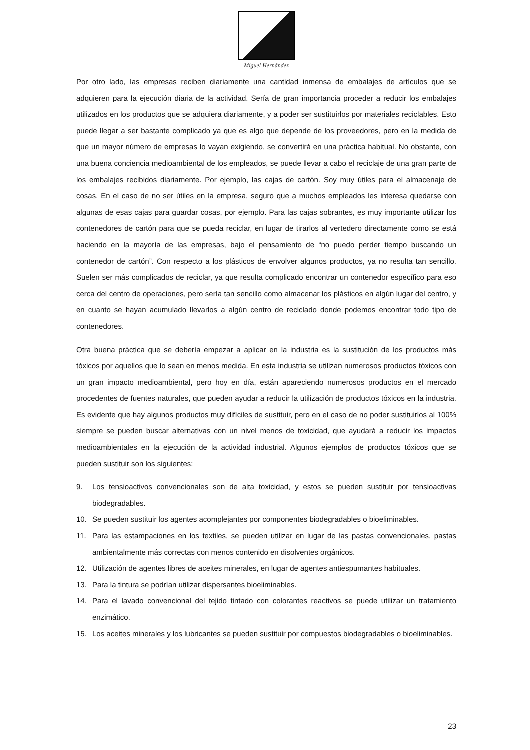Miguel Hernández
Por otro lado, las empresas reciben diariamente una cantidad inmensa de embalajes de artículos que se adquieren para la ejecución diaria de la actividad. Sería de gran importancia proceder a reducir los embalajes utilizados en los productos que se adquiera diariamente, y a poder ser sustituirlos por materiales reciclables. Esto puede llegar a ser bastante complicado ya que es algo que depende de los proveedores, pero en la medida de que un mayor número de empresas lo vayan exigiendo, se convertirá en una práctica habitual. No obstante, con una buena conciencia medioambiental de los empleados, se puede llevar a cabo el reciclaje de una gran parte de los embalajes recibidos diariamente. Por ejemplo, las cajas de cartón. Soy muy útiles para el almacenaje de cosas. En el caso de no ser útiles en la empresa, seguro que a muchos empleados les interesa quedarse con algunas de esas cajas para guardar cosas, por ejemplo. Para las cajas sobrantes, es muy importante utilizar los contenedores de cartón para que se pueda reciclar, en lugar de tirarlos al vertedero directamente como se está haciendo en la mayoría de las empresas, bajo el pensamiento de “no puedo perder tiempo buscando un contenedor de cartón”. Con respecto a los plásticos de envolver algunos productos, ya no resulta tan sencillo. Suelen ser más complicados de reciclar, ya que resulta complicado encontrar un contenedor específico para eso cerca del centro de operaciones, pero sería tan sencillo como almacenar los plásticos en algún lugar del centro, y en cuanto se hayan acumulado llevarlos a algún centro de reciclado donde podemos encontrar todo tipo de contenedores.
Otra buena práctica que se debería empezar a aplicar en la industria es la sustitución de los productos más tóxicos por aquellos que lo sean en menos medida. En esta industria se utilizan numerosos productos tóxicos con un gran impacto medioambiental, pero hoy en día, están apareciendo numerosos productos en el mercado procedentes de fuentes naturales, que pueden ayudar a reducir la utilización de productos tóxicos en la industria. Es evidente que hay algunos productos muy difíciles de sustituir, pero en el caso de no poder sustituirlos al 100% siempre se pueden buscar alternativas con un nivel menos de toxicidad, que ayudará a reducir los impactos medioambientales en la ejecución de la actividad industrial. Algunos ejemplos de productos tóxicos que se pueden sustituir son los siguientes:
9. Los tensioactivos convencionales son de alta toxicidad, y estos se pueden sustituir por tensioactivas biodegradables.
10. Se pueden sustituir los agentes acomplejantes por componentes biodegradables o bioeliminables.
11. Para las estampaciones en los textiles, se pueden utilizar en lugar de las pastas convencionales, pastas ambientalmente más correctas con menos contenido en disolventes orgánicos.
12. Utilización de agentes libres de aceites minerales, en lugar de agentes antiespumantes habituales.
13. Para la tintura se podrían utilizar dispersantes bioeliminables.
14. Para el lavado convencional del tejido tintado con colorantes reactivos se puede utilizar un tratamiento enzimático.
15. Los aceites minerales y los lubricantes se pueden sustituir por compuestos biodegradables o bioeliminables.
23